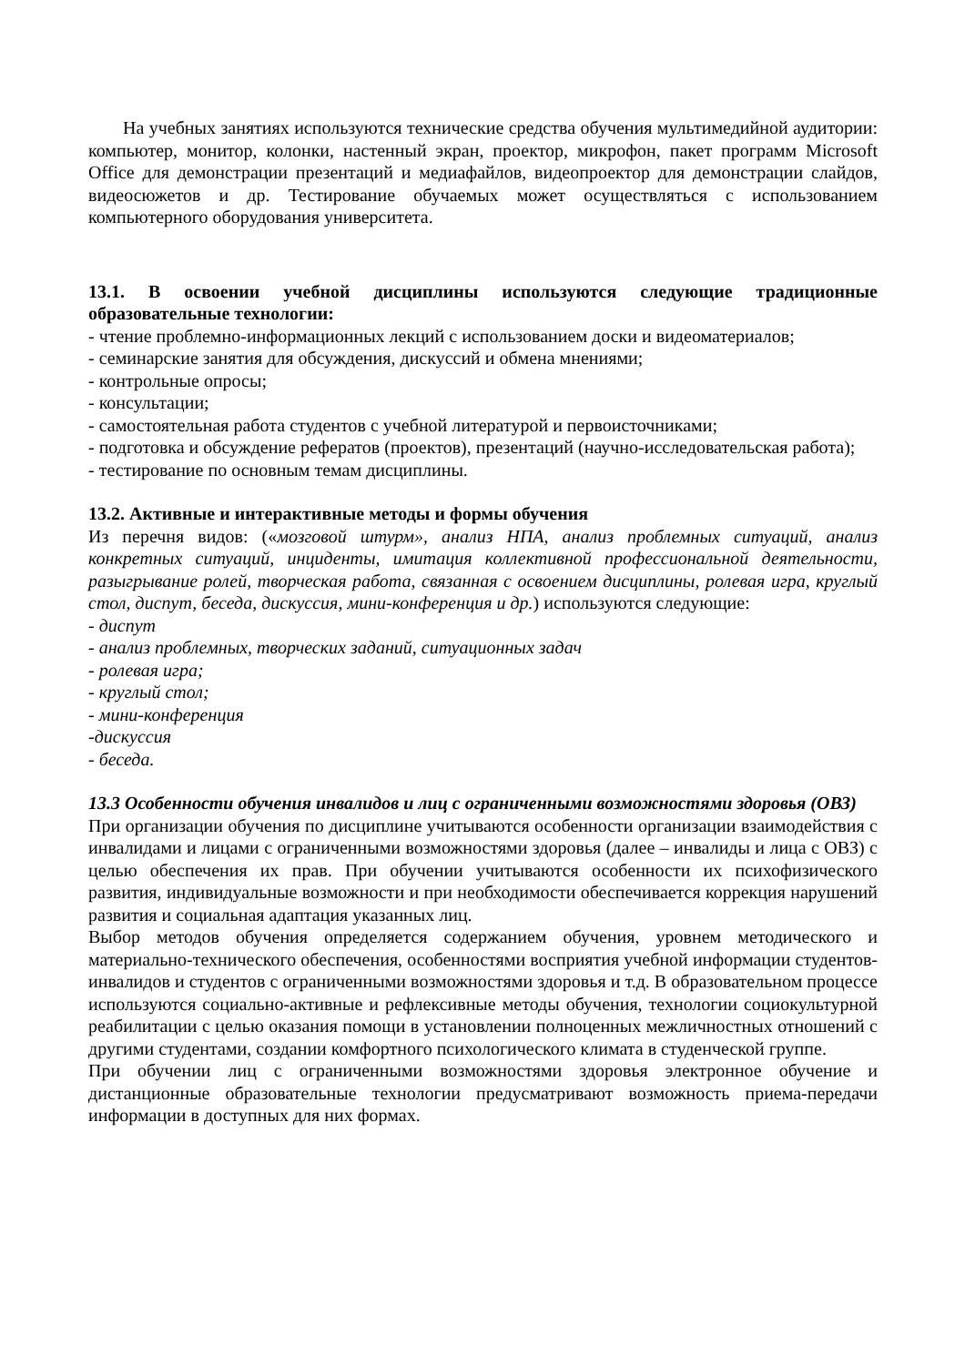На учебных занятиях используются технические средства обучения мультимедийной аудитории: компьютер, монитор, колонки, настенный экран, проектор, микрофон, пакет программ Microsoft Office для демонстрации презентаций и медиафайлов, видеопроектор для демонстрации слайдов, видеосюжетов и др. Тестирование обучаемых может осуществляться с использованием компьютерного оборудования университета.
13.1. В освоении учебной дисциплины используются следующие традиционные образовательные технологии:
- чтение проблемно-информационных лекций с использованием доски и видеоматериалов;
- семинарские занятия для обсуждения, дискуссий и обмена мнениями;
- контрольные опросы;
- консультации;
- самостоятельная работа студентов с учебной литературой и первоисточниками;
- подготовка и обсуждение рефератов (проектов), презентаций (научно-исследовательская работа);
- тестирование по основным темам дисциплины.
13.2. Активные и интерактивные методы и формы обучения
Из перечня видов: («мозговой штурм», анализ НПА, анализ проблемных ситуаций, анализ конкретных ситуаций, инциденты, имитация коллективной профессиональной деятельности, разыгрывание ролей, творческая работа, связанная с освоением дисциплины, ролевая игра, круглый стол, диспут, беседа, дискуссия, мини-конференция и др.) используются следующие:
- диспут
- анализ проблемных, творческих заданий, ситуационных задач
- ролевая игра;
- круглый стол;
- мини-конференция
-дискуссия
- беседа.
13.3 Особенности обучения инвалидов и лиц с ограниченными возможностями здоровья (ОВЗ)
При организации обучения по дисциплине учитываются особенности организации взаимодействия с инвалидами и лицами с ограниченными возможностями здоровья (далее – инвалиды и лица с ОВЗ) с целью обеспечения их прав. При обучении учитываются особенности их психофизического развития, индивидуальные возможности и при необходимости обеспечивается коррекция нарушений развития и социальная адаптация указанных лиц.
Выбор методов обучения определяется содержанием обучения, уровнем методического и материально-технического обеспечения, особенностями восприятия учебной информации студентов-инвалидов и студентов с ограниченными возможностями здоровья и т.д. В образовательном процессе используются социально-активные и рефлексивные методы обучения, технологии социокультурной реабилитации с целью оказания помощи в установлении полноценных межличностных отношений с другими студентами, создании комфортного психологического климата в студенческой группе.
При обучении лиц с ограниченными возможностями здоровья электронное обучение и дистанционные образовательные технологии предусматривают возможность приема-передачи информации в доступных для них формах.